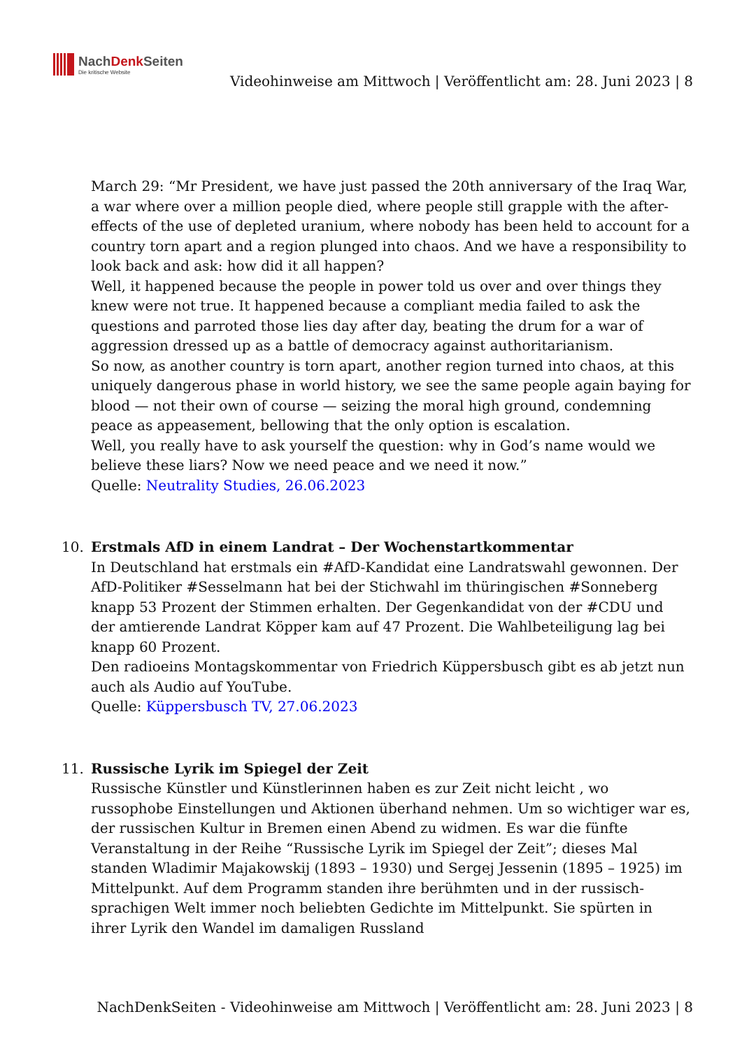NachDenk Seiten
Die kritische Website
Videohinweise am Mittwoch | Veröffentlicht am: 28. Juni 2023 | 8
March 29: “Mr President, we have just passed the 20th anniversary of the Iraq War, a war where over a million people died, where people still grapple with the after-effects of the use of depleted uranium, where nobody has been held to account for a country torn apart and a region plunged into chaos. And we have a responsibility to look back and ask: how did it all happen?
Well, it happened because the people in power told us over and over things they knew were not true. It happened because a compliant media failed to ask the questions and parroted those lies day after day, beating the drum for a war of aggression dressed up as a battle of democracy against authoritarianism.
So now, as another country is torn apart, another region turned into chaos, at this uniquely dangerous phase in world history, we see the same people again baying for blood — not their own of course — seizing the moral high ground, condemning peace as appeasement, bellowing that the only option is escalation.
Well, you really have to ask yourself the question: why in God’s name would we believe these liars? Now we need peace and we need it now.”
Quelle: Neutrality Studies, 26.06.2023
10. Erstmals AfD in einem Landrat – Der Wochenstartkommentar
In Deutschland hat erstmals ein #AfD-Kandidat eine Landratswahl gewonnen. Der AfD-Politiker #Sesselmann hat bei der Stichwahl im thüringischen #Sonneberg knapp 53 Prozent der Stimmen erhalten. Der Gegenkandidat von der #CDU und der amtierende Landrat Köpper kam auf 47 Prozent. Die Wahlbeteiligung lag bei knapp 60 Prozent.
Den radioeins Montagskommentar von Friedrich Küppersbusch gibt es ab jetzt nun auch als Audio auf YouTube.
Quelle: Küppersbusch TV, 27.06.2023
11. Russische Lyrik im Spiegel der Zeit
Russische Künstler und Künstlerinnen haben es zur Zeit nicht leicht , wo russophobe Einstellungen und Aktionen überhand nehmen. Um so wichtiger war es, der russischen Kultur in Bremen einen Abend zu widmen. Es war die fünfte Veranstaltung in der Reihe “Russische Lyrik im Spiegel der Zeit”; dieses Mal standen Wladimir Majakowskij (1893 – 1930) und Sergej Jessenin (1895 – 1925) im Mittelpunkt. Auf dem Programm standen ihre berühmten und in der russisch-sprachigen Welt immer noch beliebten Gedichte im Mittelpunkt. Sie spürten in ihrer Lyrik den Wandel im damaligen Russland
NachDenkSeiten - Videohinweise am Mittwoch | Veröffentlicht am: 28. Juni 2023 | 8